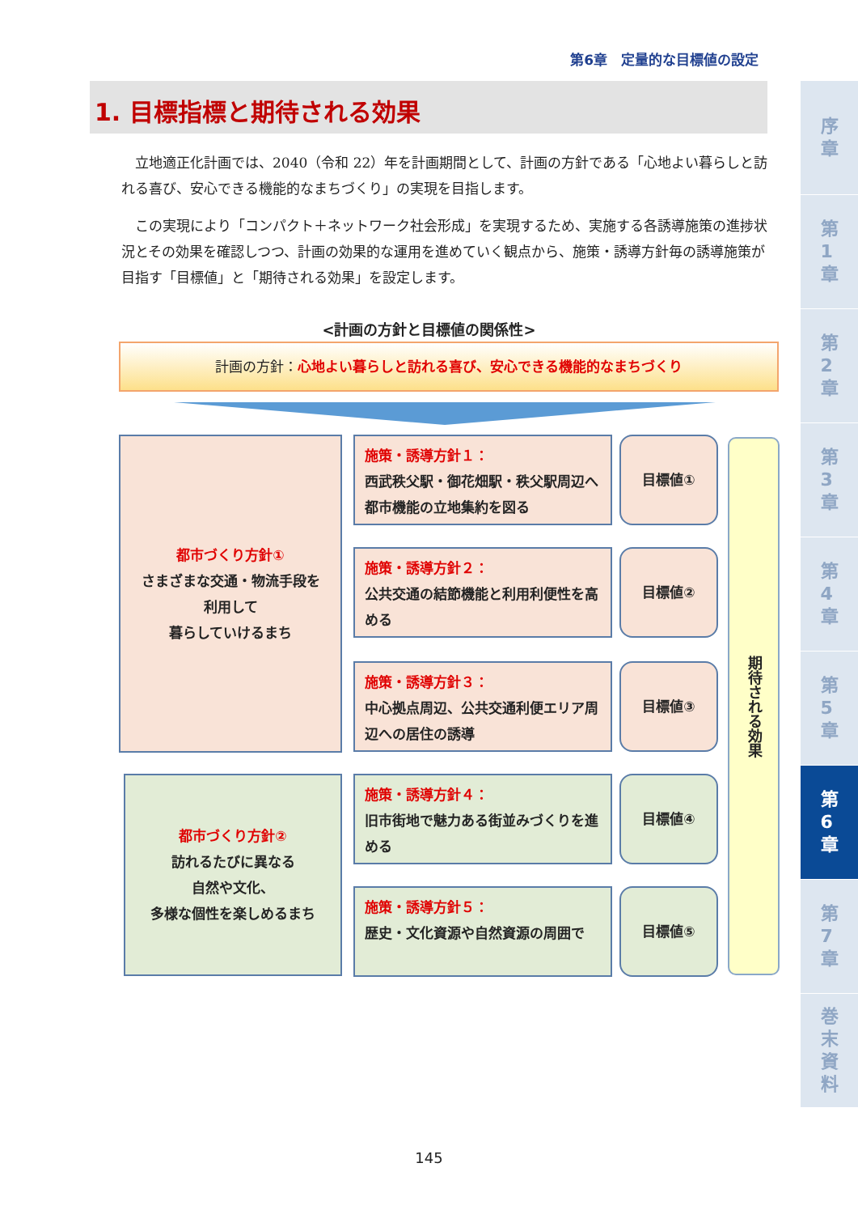第6章　定量的な目標値の設定
1. 目標指標と期待される効果
立地適正化計画では、2040（令和 22）年を計画期間として、計画の方針である「心地よい暮らしと訪れる喜び、安心できる機能的なまちづくり」の実現を目指します。
この実現により「コンパクト＋ネットワーク社会形成」を実現するため、実施する各誘導施策の進捗状況とその効果を確認しつつ、計画の効果的な運用を進めていく観点から、施策・誘導方針毎の誘導施策が目指す「目標値」と「期待される効果」を設定します。
<計画の方針と目標値の関係性>
計画の方針：心地よい暮らしと訪れる喜び、安心できる機能的なまちづくり
都市づくり方針①
さまざまな交通・物流手段を
利用して
暮らしていけるまち
施策・誘導方針１：
西武秩父駅・御花畑駅・秩父駅周辺へ都市機能の立地集約を図る
目標値①
施策・誘導方針２：
公共交通の結節機能と利用利便性を高める
目標値②
施策・誘導方針３：
中心拠点周辺、公共交通利便エリア周辺への居住の誘導
目標値③
都市づくり方針②
訪れるたびに異なる
自然や文化、
多様な個性を楽しめるまち
施策・誘導方針４：
旧市街地で魅力ある街並みづくりを進める
目標値④
施策・誘導方針５：
歴史・文化資源や自然資源の周囲で
目標値⑤
期待される効果
序
章
第
1
章
第
2
章
第
3
章
第
4
章
第
5
章
第
6
章
第
7
章
巻
末
資
料
145